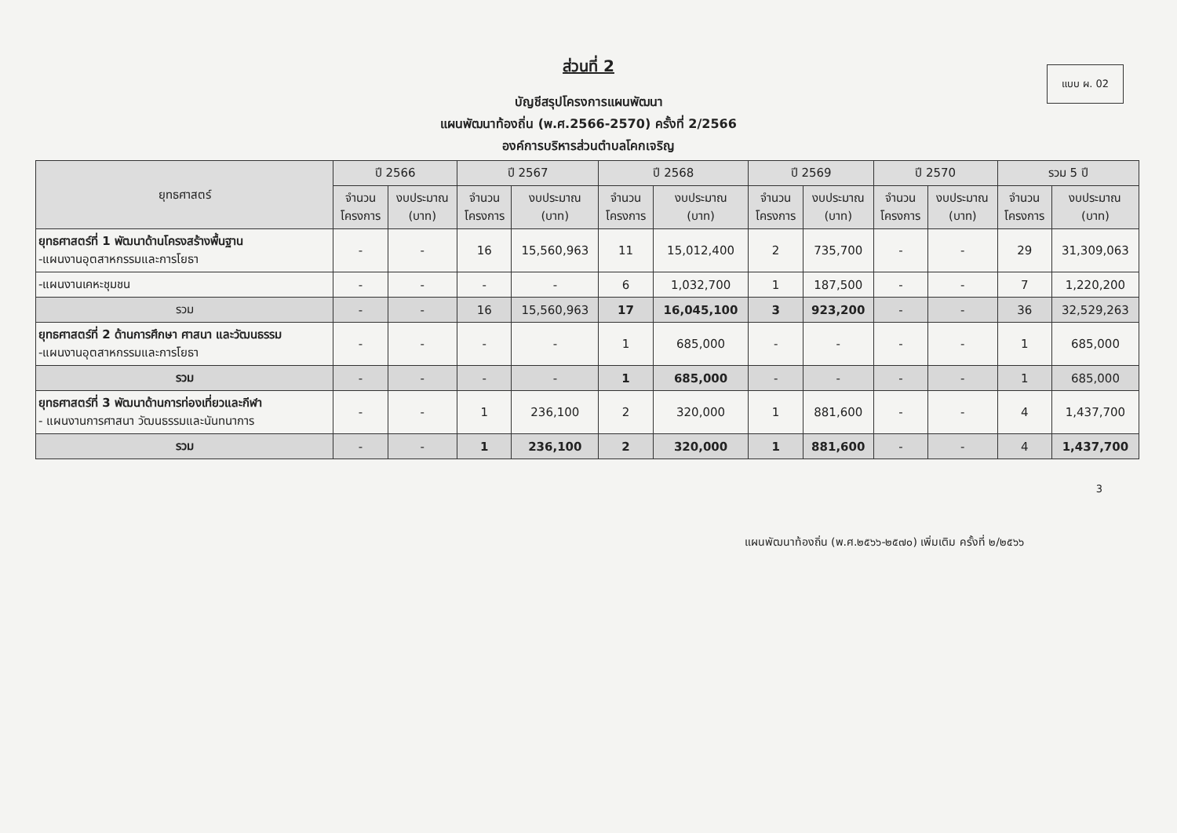แบบ ผ. 02
ส่วนที่ 2
บัญชีสรุปโครงการแผนพัฒนา
แผนพัฒนาท้องถิ่น (พ.ศ.2566-2570) ครั้งที่ 2/2566
องค์การบริหารส่วนตำบลโคกเจริญ
| ยุทธศาสตร์ | ปี 2566 | | ปี 2567 | | ปี 2568 | | ปี 2569 | | ปี 2570 | | รวม 5 ปี | |
| --- | --- | --- | --- | --- | --- | --- | --- | --- | --- | --- | --- | --- |
| | จำนวน โครงการ | งบประมาณ (บาท) | จำนวน โครงการ | งบประมาณ (บาท) | จำนวน โครงการ | งบประมาณ (บาท) | จำนวน โครงการ | งบประมาณ (บาท) | จำนวน โครงการ | งบประมาณ (บาท) | จำนวน โครงการ | งบประมาณ (บาท) |
| ยุทธศาสตร์ที่ 1 พัฒนาด้านโครงสร้างพื้นฐาน -แผนงานอุตสาหกรรมและการโยธา | - | - | 16 | 15,560,963 | 11 | 15,012,400 | 2 | 735,700 | - | - | 29 | 31,309,063 |
| -แผนงานเคหะชุมชน | - | - | - | - | 6 | 1,032,700 | 1 | 187,500 | - | - | 7 | 1,220,200 |
| รวม | - | - | 16 | 15,560,963 | 17 | 16,045,100 | 3 | 923,200 | - | - | 36 | 32,529,263 |
| ยุทธศาสตร์ที่ 2 ด้านการศึกษา ศาสนา และวัฒนธรรม -แผนงานอุตสาหกรรมและการโยธา | - | - | - | - | 1 | 685,000 | - | - | - | - | 1 | 685,000 |
| รวม | - | - | - | - | 1 | 685,000 | - | - | - | - | 1 | 685,000 |
| ยุทธศาสตร์ที่ 3 พัฒนาด้านการท่องเที่ยวและกีฬา - แผนงานการศาสนา วัฒนธรรมและนันทนาการ | - | - | 1 | 236,100 | 2 | 320,000 | 1 | 881,600 | - | - | 4 | 1,437,700 |
| รวม | - | - | 1 | 236,100 | 2 | 320,000 | 1 | 881,600 | - | - | 4 | 1,437,700 |
3
แผนพัฒนาท้องถิ่น (พ.ศ.๒๕๖๖-๒๕๗๐) เพิ่มเติม ครั้งที่ ๒/๒๕๖๖